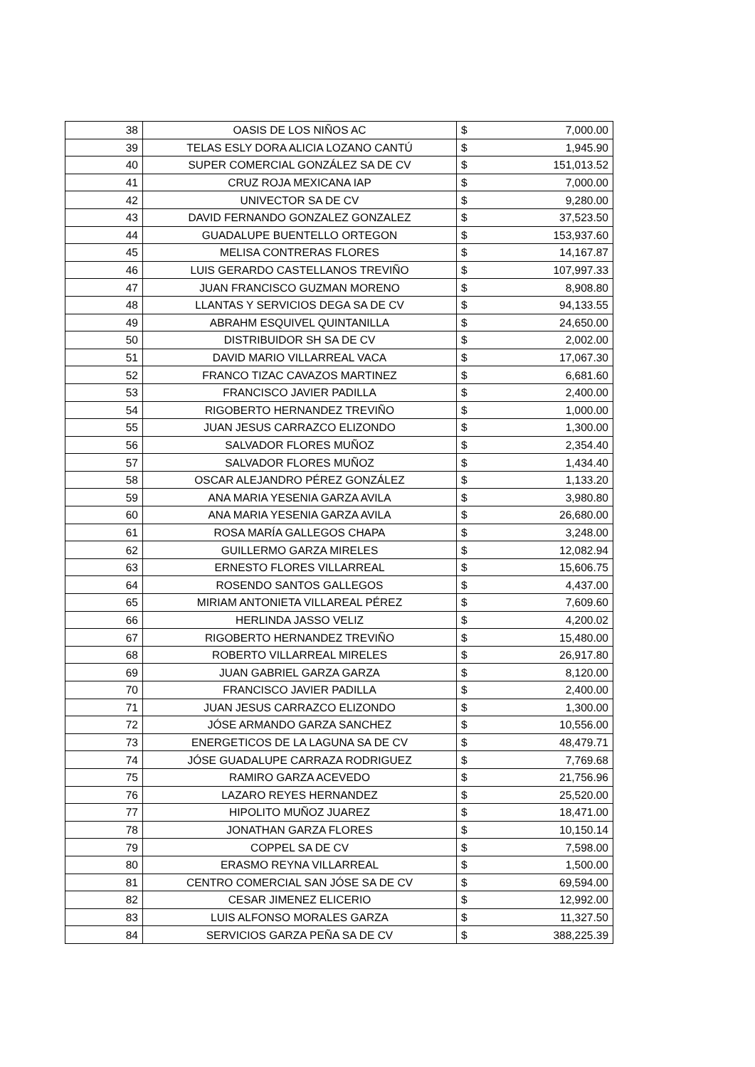| 38 | OASIS DE LOS NIÑOS AC | $ | 7,000.00 |
| 39 | TELAS ESLY DORA ALICIA LOZANO CANTÚ | $ | 1,945.90 |
| 40 | SUPER COMERCIAL GONZÁLEZ SA DE CV | $ | 151,013.52 |
| 41 | CRUZ ROJA MEXICANA IAP | $ | 7,000.00 |
| 42 | UNIVECTOR SA DE CV | $ | 9,280.00 |
| 43 | DAVID FERNANDO GONZALEZ GONZALEZ | $ | 37,523.50 |
| 44 | GUADALUPE BUENTELLO ORTEGON | $ | 153,937.60 |
| 45 | MELISA CONTRERAS FLORES | $ | 14,167.87 |
| 46 | LUIS GERARDO CASTELLANOS TREVIÑO | $ | 107,997.33 |
| 47 | JUAN FRANCISCO GUZMAN MORENO | $ | 8,908.80 |
| 48 | LLANTAS Y SERVICIOS DEGA SA DE CV | $ | 94,133.55 |
| 49 | ABRAHM ESQUIVEL QUINTANILLA | $ | 24,650.00 |
| 50 | DISTRIBUIDOR SH SA DE CV | $ | 2,002.00 |
| 51 | DAVID MARIO VILLARREAL VACA | $ | 17,067.30 |
| 52 | FRANCO TIZAC CAVAZOS MARTINEZ | $ | 6,681.60 |
| 53 | FRANCISCO JAVIER PADILLA | $ | 2,400.00 |
| 54 | RIGOBERTO HERNANDEZ TREVIÑO | $ | 1,000.00 |
| 55 | JUAN JESUS CARRAZCO ELIZONDO | $ | 1,300.00 |
| 56 | SALVADOR FLORES MUÑOZ | $ | 2,354.40 |
| 57 | SALVADOR FLORES MUÑOZ | $ | 1,434.40 |
| 58 | OSCAR ALEJANDRO PÉREZ GONZÁLEZ | $ | 1,133.20 |
| 59 | ANA MARIA YESENIA GARZA AVILA | $ | 3,980.80 |
| 60 | ANA MARIA YESENIA GARZA AVILA | $ | 26,680.00 |
| 61 | ROSA MARÍA GALLEGOS CHAPA | $ | 3,248.00 |
| 62 | GUILLERMO GARZA MIRELES | $ | 12,082.94 |
| 63 | ERNESTO FLORES VILLARREAL | $ | 15,606.75 |
| 64 | ROSENDO SANTOS GALLEGOS | $ | 4,437.00 |
| 65 | MIRIAM ANTONIETA VILLAREAL PÉREZ | $ | 7,609.60 |
| 66 | HERLINDA JASSO VELIZ | $ | 4,200.02 |
| 67 | RIGOBERTO HERNANDEZ TREVIÑO | $ | 15,480.00 |
| 68 | ROBERTO VILLARREAL MIRELES | $ | 26,917.80 |
| 69 | JUAN GABRIEL GARZA GARZA | $ | 8,120.00 |
| 70 | FRANCISCO JAVIER PADILLA | $ | 2,400.00 |
| 71 | JUAN JESUS CARRAZCO ELIZONDO | $ | 1,300.00 |
| 72 | JÓSE ARMANDO GARZA SANCHEZ | $ | 10,556.00 |
| 73 | ENERGETICOS DE LA LAGUNA SA DE CV | $ | 48,479.71 |
| 74 | JÓSE GUADALUPE CARRAZA RODRIGUEZ | $ | 7,769.68 |
| 75 | RAMIRO GARZA ACEVEDO | $ | 21,756.96 |
| 76 | LAZARO REYES HERNANDEZ | $ | 25,520.00 |
| 77 | HIPOLITO MUÑOZ JUAREZ | $ | 18,471.00 |
| 78 | JONATHAN GARZA FLORES | $ | 10,150.14 |
| 79 | COPPEL SA DE CV | $ | 7,598.00 |
| 80 | ERASMO REYNA VILLARREAL | $ | 1,500.00 |
| 81 | CENTRO COMERCIAL SAN JÓSE SA DE CV | $ | 69,594.00 |
| 82 | CESAR JIMENEZ ELICERIO | $ | 12,992.00 |
| 83 | LUIS ALFONSO MORALES GARZA | $ | 11,327.50 |
| 84 | SERVICIOS GARZA PEÑA SA DE CV | $ | 388,225.39 |